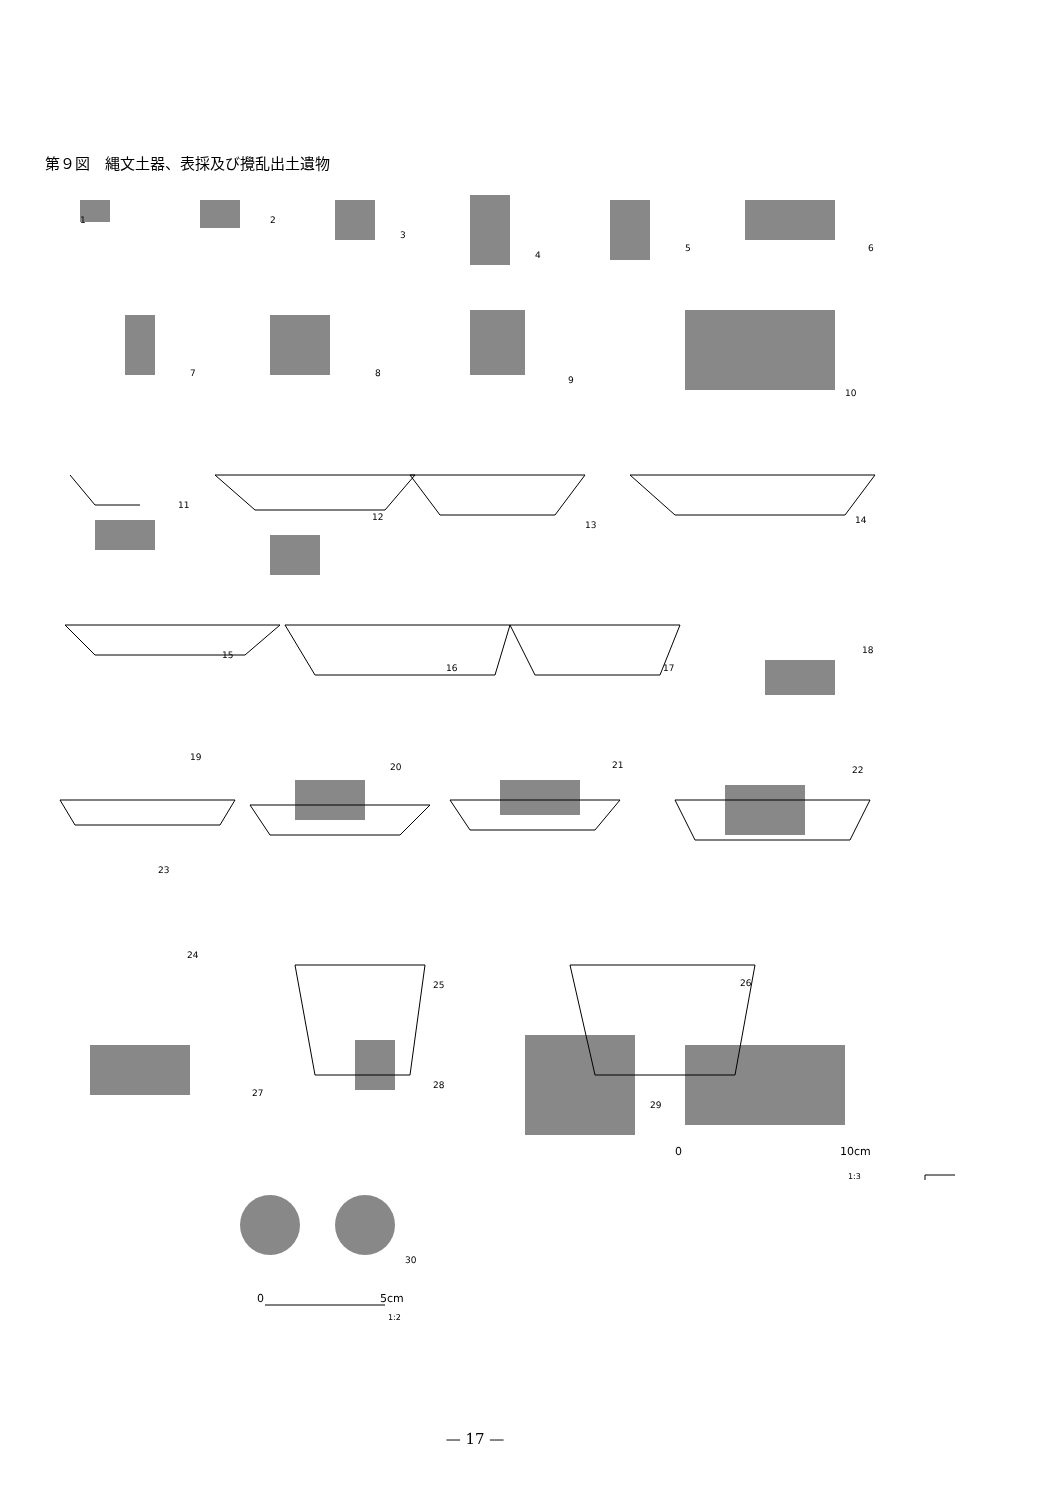第９図　縄文土器、表採及び攪乱出土遺物
1 2
3
4
5 6
7 8
9
10
11
12
13 14
15
16 17
18
19
20 21 22
23
24
25 26
27
28
29
0 10cm
1:3
30
0 5cm
1:2
— 17 —